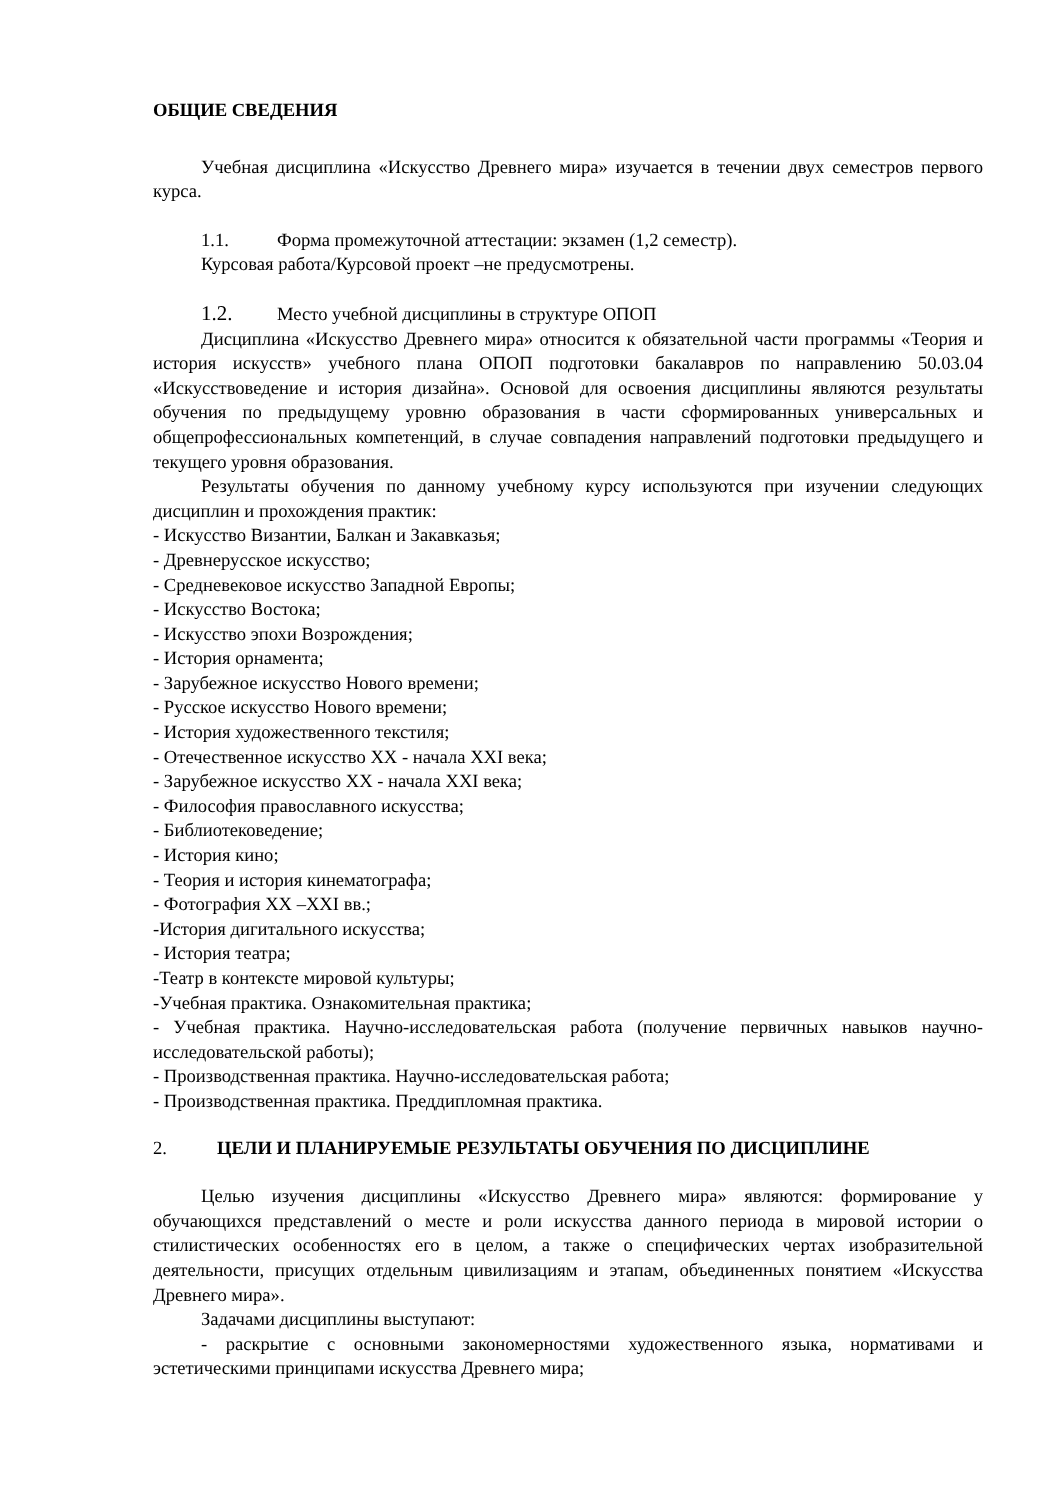ОБЩИЕ СВЕДЕНИЯ
Учебная дисциплина «Искусство Древнего мира» изучается в течении двух семестров первого курса.
1.1. Форма промежуточной аттестации: экзамен (1,2 семестр).
Курсовая работа/Курсовой проект –не предусмотрены.
1.2. Место учебной дисциплины в структуре ОПОП
Дисциплина «Искусство Древнего мира» относится к обязательной части программы «Теория и история искусств» учебного плана ОПОП подготовки бакалавров по направлению 50.03.04 «Искусствоведение и история дизайна». Основой для освоения дисциплины являются результаты обучения по предыдущему уровню образования в части сформированных универсальных и общепрофессиональных компетенций, в случае совпадения направлений подготовки предыдущего и текущего уровня образования.
Результаты обучения по данному учебному курсу используются при изучении следующих дисциплин и прохождения практик:
- Искусство Византии, Балкан и Закавказья;
- Древнерусское искусство;
- Средневековое искусство Западной Европы;
- Искусство Востока;
- Искусство эпохи Возрождения;
- История орнамента;
- Зарубежное искусство Нового времени;
- Русское искусство Нового времени;
- История художественного текстиля;
- Отечественное искусство XX - начала XXI века;
- Зарубежное искусство XX - начала XXI века;
- Философия православного искусства;
- Библиотековедение;
- История кино;
- Теория и история кинематографа;
- Фотография XX –XXI вв.;
-История дигитального искусства;
- История театра;
-Театр в контексте мировой культуры;
-Учебная практика. Ознакомительная практика;
- Учебная практика. Научно-исследовательская работа (получение первичных навыков научно-исследовательской работы);
- Производственная практика. Научно-исследовательская работа;
- Производственная практика. Преддипломная практика.
2. ЦЕЛИ И ПЛАНИРУЕМЫЕ РЕЗУЛЬТАТЫ ОБУЧЕНИЯ ПО ДИСЦИПЛИНЕ
Целью изучения дисциплины «Искусство Древнего мира» являются: формирование у обучающихся представлений о месте и роли искусства данного периода в мировой истории о стилистических особенностях его в целом, а также о специфических чертах изобразительной деятельности, присущих отдельным цивилизациям и этапам, объединенных понятием «Искусства Древнего мира».
Задачами дисциплины выступают:
- раскрытие с основными закономерностями художественного языка, нормативами и эстетическими принципами искусства Древнего мира;